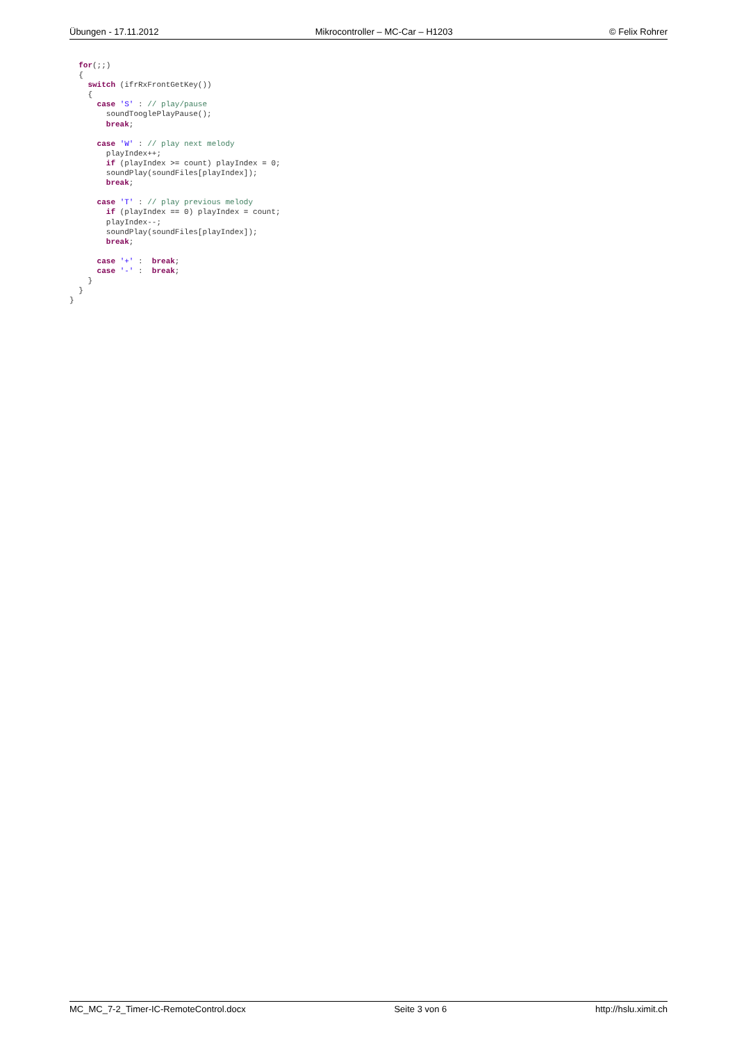Übungen - 17.11.2012 Mikrocontroller – MC-Car – H1203 © Felix Rohrer
  for(;;)
  {
    switch (ifrRxFrontGetKey())
    {
      case 'S' : // play/pause
        soundTooglePlayPause();
        break;

      case 'W' : // play next melody
        playIndex++;
        if (playIndex >= count) playIndex = 0;
        soundPlay(soundFiles[playIndex]);
        break;

      case 'T' : // play previous melody
        if (playIndex == 0) playIndex = count;
        playIndex--;
        soundPlay(soundFiles[playIndex]);
        break;

      case '+' :  break;
      case '-' :  break;
    }
  }
}
MC_MC_7-2_Timer-IC-RemoteControl.docx Seite 3 von 6 http://hslu.ximit.ch